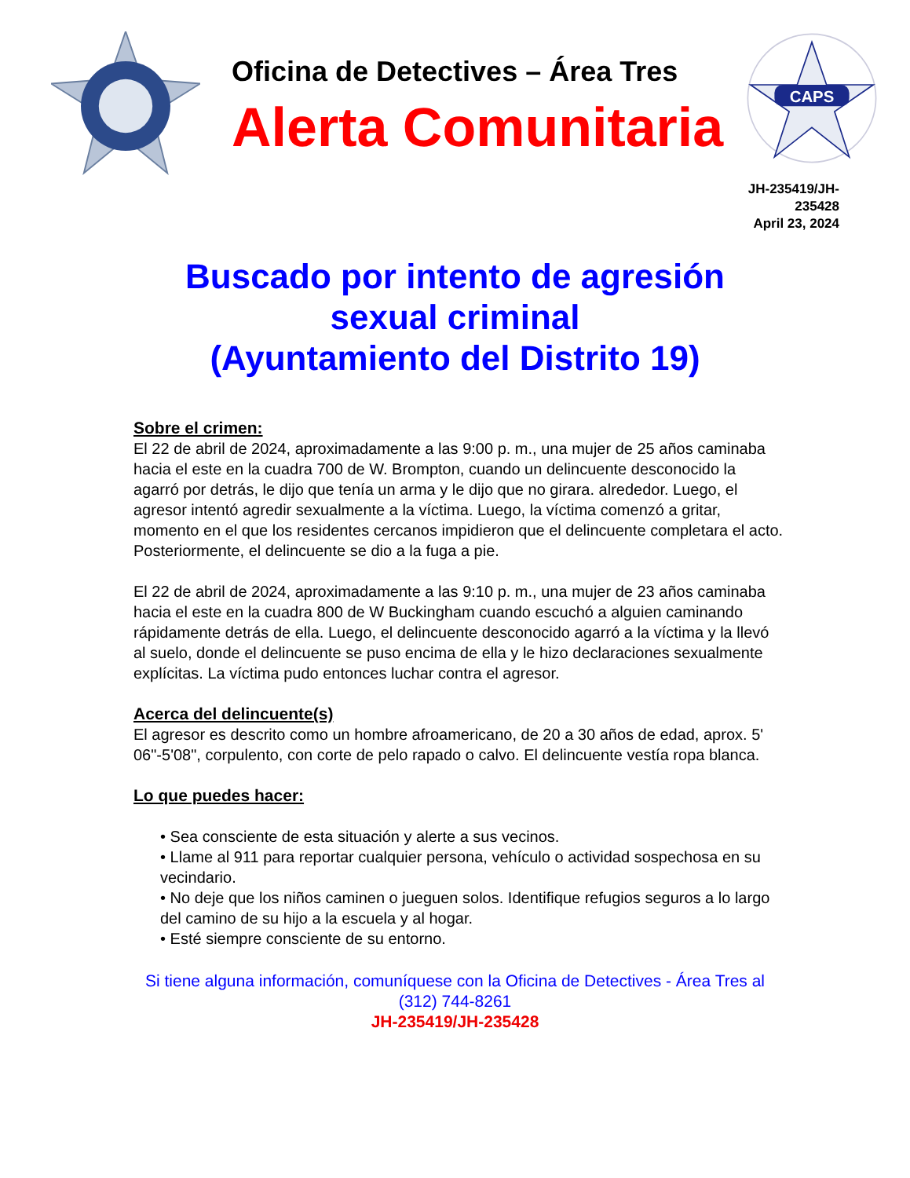Oficina de Detectives – Área Tres
Alerta Comunitaria
CAPS
JH-235419/JH-
235428
April 23, 2024
Buscado por intento de agresión
sexual criminal
(Ayuntamiento del Distrito 19)
Sobre el crimen:
El 22 de abril de 2024, aproximadamente a las 9:00 p. m., una mujer de 25 años caminaba hacia el este en la cuadra 700 de W. Brompton, cuando un delincuente desconocido la agarró por detrás, le dijo que tenía un arma y le dijo que no girara. alrededor. Luego, el agresor intentó agredir sexualmente a la víctima. Luego, la víctima comenzó a gritar, momento en el que los residentes cercanos impidieron que el delincuente completara el acto. Posteriormente, el delincuente se dio a la fuga a pie.
El 22 de abril de 2024, aproximadamente a las 9:10 p. m., una mujer de 23 años caminaba hacia el este en la cuadra 800 de W Buckingham cuando escuchó a alguien caminando rápidamente detrás de ella. Luego, el delincuente desconocido agarró a la víctima y la llevó al suelo, donde el delincuente se puso encima de ella y le hizo declaraciones sexualmente explícitas. La víctima pudo entonces luchar contra el agresor.
Acerca del delincuente(s)
El agresor es descrito como un hombre afroamericano, de 20 a 30 años de edad, aprox. 5' 06"-5'08", corpulento, con corte de pelo rapado o calvo. El delincuente vestía ropa blanca.
Lo que puedes hacer:
• Sea consciente de esta situación y alerte a sus vecinos.
• Llame al 911 para reportar cualquier persona, vehículo o actividad sospechosa en su vecindario.
• No deje que los niños caminen o jueguen solos. Identifique refugios seguros a lo largo del camino de su hijo a la escuela y al hogar.
• Esté siempre consciente de su entorno.
Si tiene alguna información, comuníquese con la Oficina de Detectives - Área Tres al
(312) 744-8261
JH-235419/JH-235428